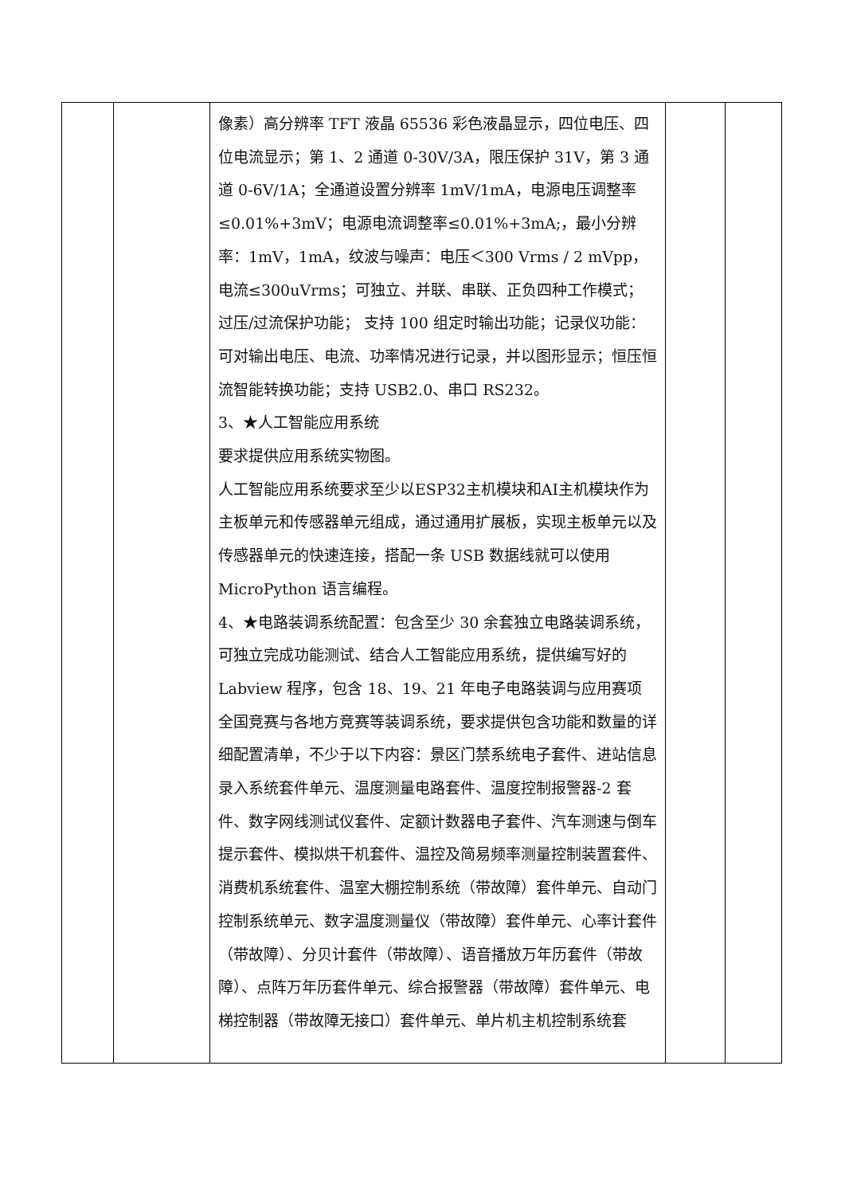| | | 像素）高分辨率 TFT 液晶 65536 彩色液晶显示，四位电压、四位电流显示；第 1、2 通道 0-30V/3A，限压保护 31V，第 3 通道 0-6V/1A；全通道设置分辨率 1mV/1mA，电源电压调整率≤0.01%+3mV；电源电流调整率≤0.01%+3mA;，最小分辨率：1mV，1mA，纹波与噪声：电压＜300 Vrms / 2 mVpp，电流≤300uVrms；可独立、并联、串联、正负四种工作模式； 过压/过流保护功能； 支持 100 组定时输出功能；记录仪功能：可对输出电压、电流、功率情况进行记录，并以图形显示；恒压恒流智能转换功能；支持 USB2.0、串口 RS232。 3、★人工智能应用系统 要求提供应用系统实物图。 人工智能应用系统要求至少以ESP32主机模块和AI主机模块作为主板单元和传感器单元组成，通过通用扩展板，实现主板单元以及传感器单元的快速连接，搭配一条 USB 数据线就可以使用 MicroPython 语言编程。 4、★电路装调系统配置：包含至少 30 余套独立电路装调系统，可独立完成功能测试、结合人工智能应用系统，提供编写好的 Labview 程序，包含 18、19、21 年电子电路装调与应用赛项全国竞赛与各地方竞赛等装调系统，要求提供包含功能和数量的详细配置清单，不少于以下内容：景区门禁系统电子套件、进站信息录入系统套件单元、温度测量电路套件、温度控制报警器-2 套件、数字网线测试仪套件、定额计数器电子套件、汽车测速与倒车提示套件、模拟烘干机套件、温控及简易频率测量控制装置套件、消费机系统套件、温室大棚控制系统（带故障）套件单元、自动门控制系统单元、数字温度测量仪（带故障）套件单元、心率计套件（带故障）、分贝计套件（带故障）、语音播放万年历套件（带故障）、点阵万年历套件单元、综合报警器（带故障）套件单元、电梯控制器（带故障无接口）套件单元、单片机主机控制系统套 | | |